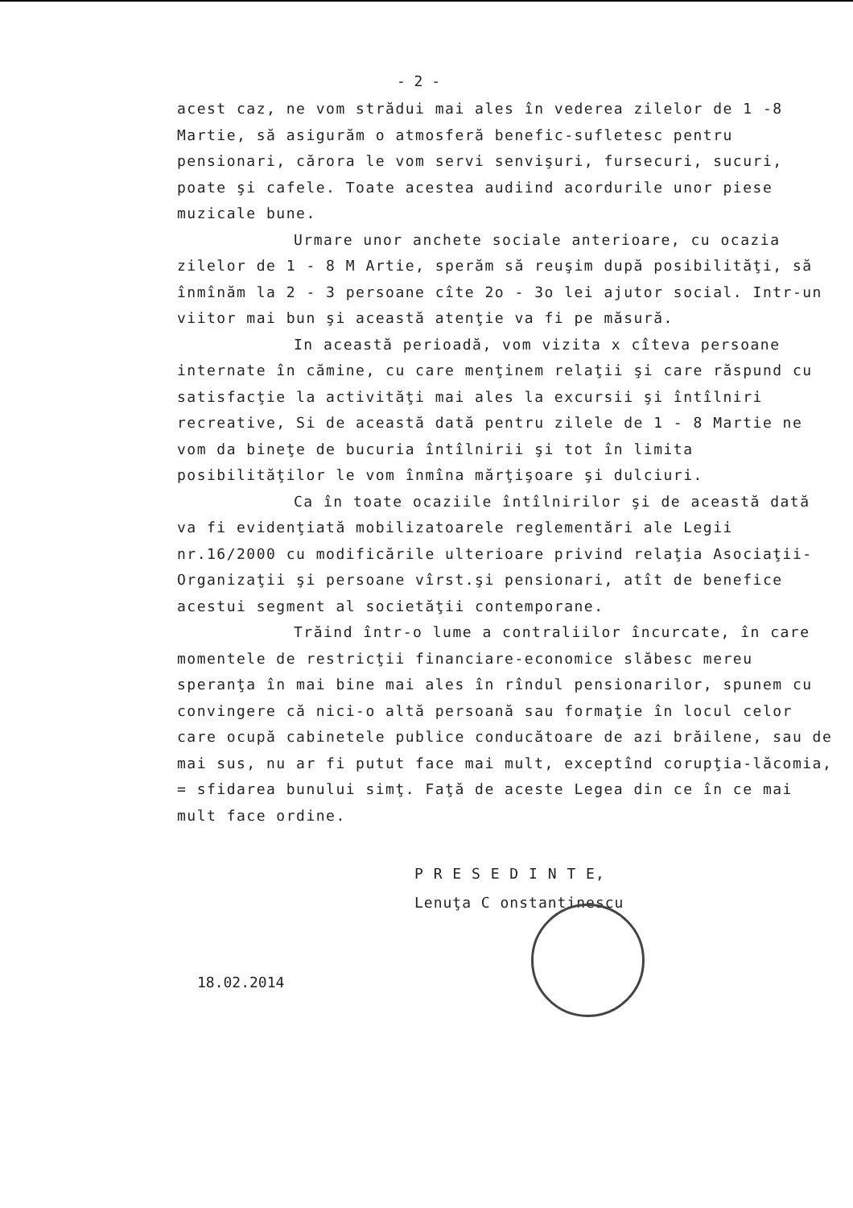- 2 -
acest caz, ne vom strădui mai ales în vederea zilelor de 1 -8 Martie, să asigurăm o atmosferă benefic-sufletesc pentru pensionari, cărora le vom servi senvişuri, fursecuri, sucuri, poate şi cafele. Toate acestea audiind acordurile unor piese muzicale bune.
Urmare unor anchete sociale anterioare, cu ocazia zilelor de 1 - 8 M Artie, sperăm să reuşim după posibilităţi, să înmînăm la 2 - 3 persoane cîte 2o - 3o lei ajutor social. Intr-un viitor mai bun şi această atenţie va fi pe măsură.
In această perioadă, vom vizita x cîteva persoane internate în cămine, cu care menţinem relaţii şi care răspund cu satisfacţie la activităţi mai ales la excursii şi întîlniri recreative, Si de această dată pentru zilele de 1 - 8 Martie ne vom da bineţe de bucuria întîlnirii şi tot în limita posibilităţilor le vom înmîna mărţişoare şi dulciuri.
Ca în toate ocaziile întîlnirilor şi de această dată va fi evidenţiată mobilizatoarele reglementări ale Legii nr.16/2000 cu modificările ulterioare privind relaţia Asociaţii-Organizaţii şi persoane vîrst.şi pensionari, atît de benefice acestui segment al societăţii contemporane.
Trăind într-o lume a contraliilor încurcate, în care momentele de restricţii financiare-economice slăbesc mereu speranţa în mai bine mai ales în rîndul pensionarilor, spunem cu convingere că nici-o altă persoană sau formaţie în locul celor care ocupă cabinetele publice conducătoare de azi brăilene, sau de mai sus, nu ar fi putut face mai mult, exceptînd corupţia-lăcomia, = sfidarea bunului simţ. Faţă de aceste Legea din ce în ce mai mult face ordine.
P R E S E D I N T E,
Lenuţa C onstantinescu
18.02.2014